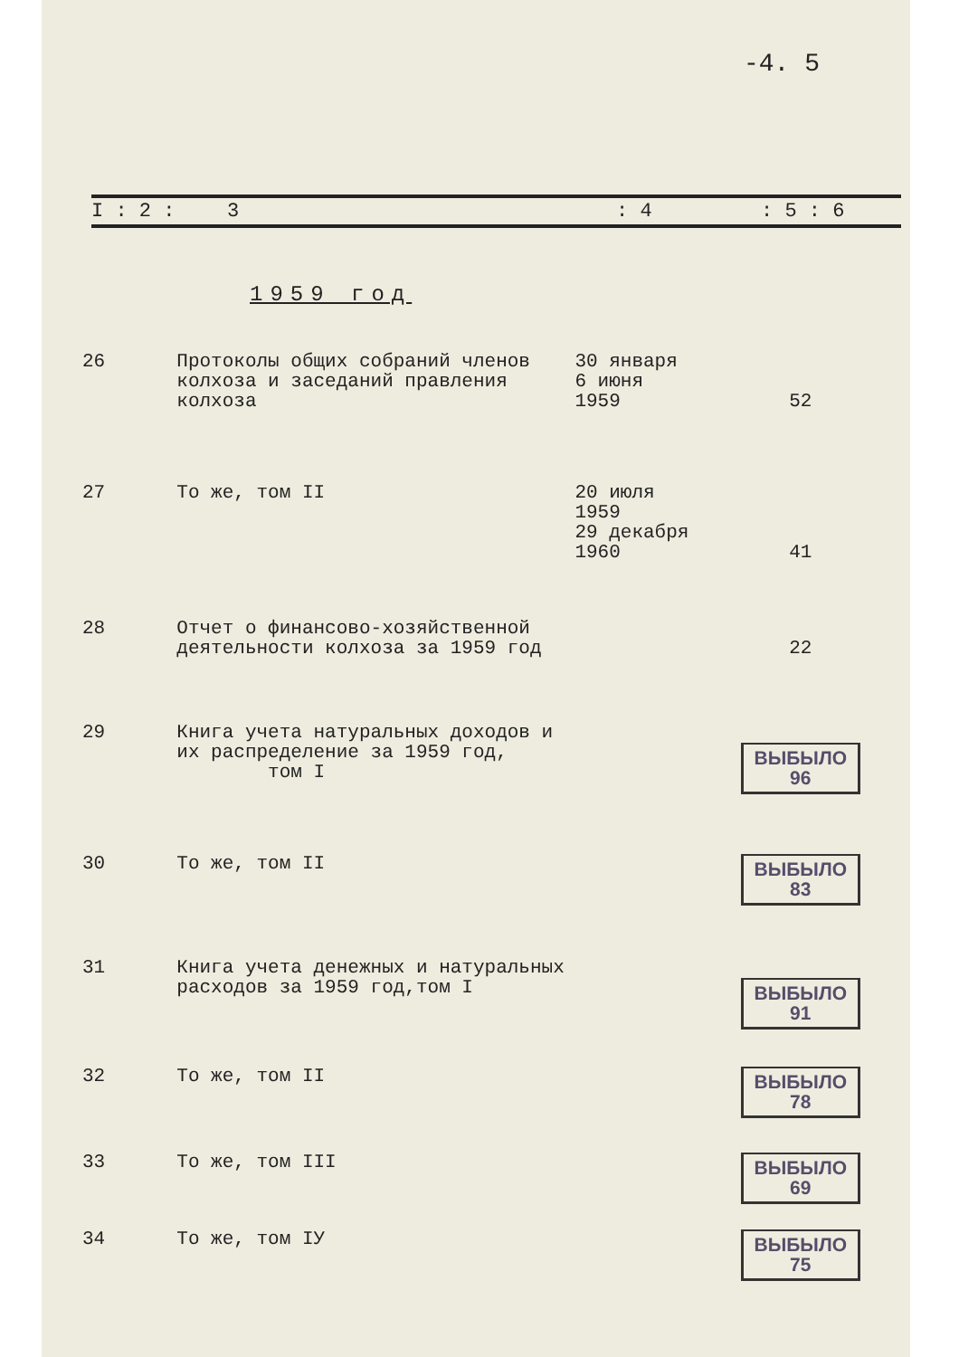-4. 5
I : 2 : 3: 4: 5 : 6
1959 год
| 26 | Протоколы общих собраний членов колхоза и заседаний правления колхоза | 30 января 6 июня 1959 | 52 |
| 27 | То же, том II | 20 июля 1959 29 декабря 1960 | 41 |
| 28 | Отчет о финансово-хозяйственной деятельности колхоза за 1959 год | | 22 |
| 29 | Книга учета натуральных доходов и их распределение за 1959 год, том I | | ВЫБЫЛО 96 |
| 30 | То же, том II | | ВЫБЫЛО 83 |
| 31 | Книга учета денежных и натуральных расходов за 1959 год,том I | | ВЫБЫЛО 91 |
| 32 | То же, том II | | ВЫБЫЛО 78 |
| 33 | То же, том III | | ВЫБЫЛО 69 |
| 34 | То же, том IУ | | ВЫБЫЛО 75 |